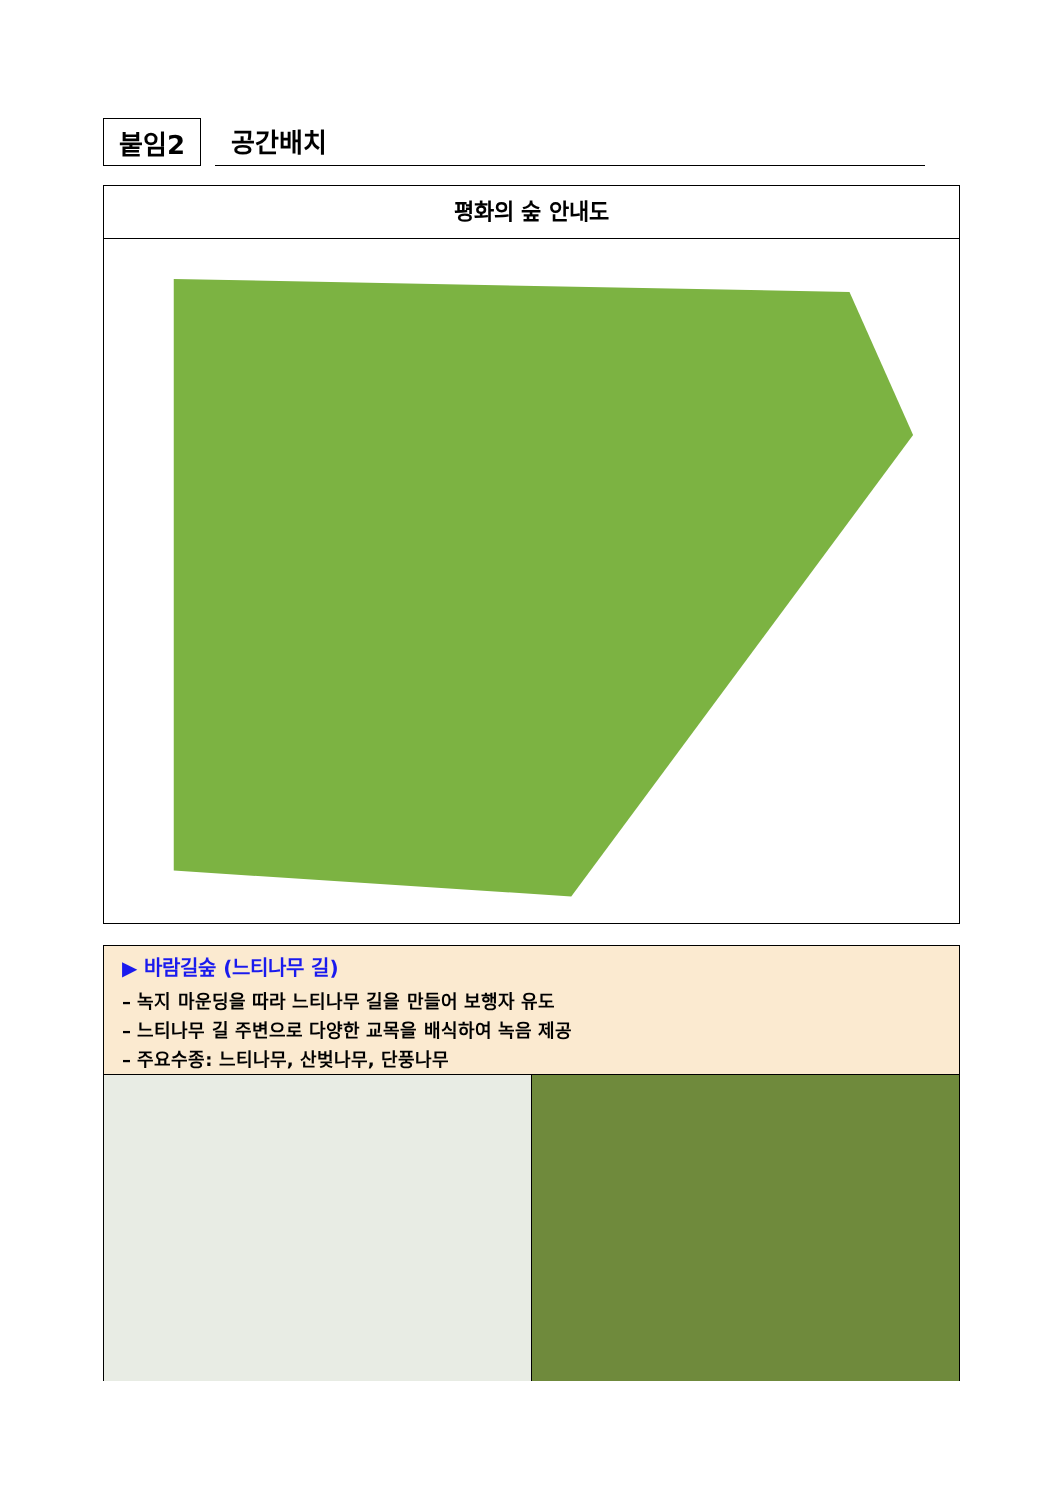붙임2
공간배치
평화의 숲 안내도
▶ 바람길숲 (느티나무 길)
– 녹지 마운딩을 따라 느티나무 길을 만들어 보행자 유도
– 느티나무 길 주변으로 다양한 교목을 배식하여 녹음 제공
– 주요수종: 느티나무, 산벚나무, 단풍나무